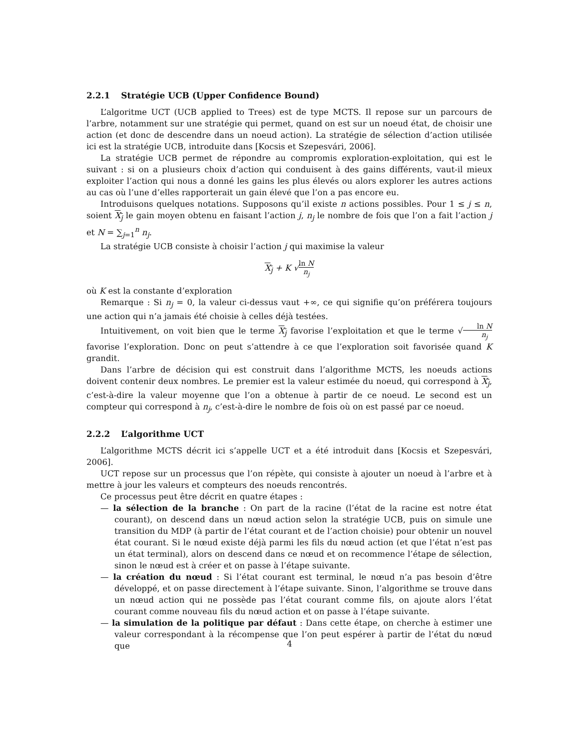2.2.1 Stratégie UCB (Upper Confidence Bound)
L’algoritme UCT (UCB applied to Trees) est de type MCTS. Il repose sur un parcours de l’arbre, notamment sur une stratégie qui permet, quand on est sur un noeud état, de choisir une action (et donc de descendre dans un noeud action). La stratégie de sélection d’action utilisée ici est la stratégie UCB, introduite dans [Kocsis et Szepesvári, 2006].
La stratégie UCB permet de répondre au compromis exploration-exploitation, qui est le suivant : si on a plusieurs choix d’action qui conduisent à des gains différents, vaut-il mieux exploiter l’action qui nous a donné les gains les plus élevés ou alors explorer les autres actions au cas où l’une d’elles rapporterait un gain élevé que l’on a pas encore eu.
Introduisons quelques notations. Supposons qu’il existe n actions possibles. Pour 1 ≤ j ≤ n, soient X<sub>j</sub> le gain moyen obtenu en faisant l’action j, n<sub>j</sub> le nombre de fois que l’on a fait l’action j et N = ∑<sub>j=1</sub><sup>n</sup> n<sub>j</sub>.
La stratégie UCB consiste à choisir l’action j qui maximise la valeur
X<sub>j</sub> + K √ln N n<sub>j</sub>
où K est la constante d’exploration
Remarque : Si n<sub>j</sub> = 0, la valeur ci-dessus vaut +∞, ce qui signifie qu’on préférera toujours une action qui n’a jamais été choisie à celles déjà testées.
Intuitivement, on voit bien que le terme X<sub>j</sub> favorise l’exploitation et que le terme √ln N n<sub>j</sub> favorise l’exploration. Donc on peut s’attendre à ce que l’exploration soit favorisée quand K grandit.
Dans l’arbre de décision qui est construit dans l’algorithme MCTS, les noeuds actions doivent contenir deux nombres. Le premier est la valeur estimée du noeud, qui correspond à X<sub>j</sub>, c’est-à-dire la valeur moyenne que l’on a obtenue à partir de ce noeud. Le second est un compteur qui correspond à n<sub>j</sub>, c’est-à-dire le nombre de fois où on est passé par ce noeud.
2.2.2 L’algorithme UCT
L’algorithme MCTS décrit ici s’appelle UCT et a été introduit dans [Kocsis et Szepesvári, 2006].
UCT repose sur un processus que l’on répète, qui consiste à ajouter un noeud à l’arbre et à mettre à jour les valeurs et compteurs des noeuds rencontrés.
Ce processus peut être décrit en quatre étapes :
— la sélection de la branche : On part de la racine (l’état de la racine est notre état courant), on descend dans un nœud action selon la stratégie UCB, puis on simule une transition du MDP (à partir de l’état courant et de l’action choisie) pour obtenir un nouvel état courant. Si le nœud existe déjà parmi les fils du nœud action (et que l’état n’est pas un état terminal), alors on descend dans ce nœud et on recommence l’étape de sélection, sinon le nœud est à créer et on passe à l’étape suivante.
— la création du nœud : Si l’état courant est terminal, le nœud n’a pas besoin d’être développé, et on passe directement à l’étape suivante. Sinon, l’algorithme se trouve dans un nœud action qui ne possède pas l’état courant comme fils, on ajoute alors l’état courant comme nouveau fils du nœud action et on passe à l’étape suivante.
— la simulation de la politique par défaut : Dans cette étape, on cherche à estimer une valeur correspondant à la récompense que l’on peut espérer à partir de l’état du nœud que
4